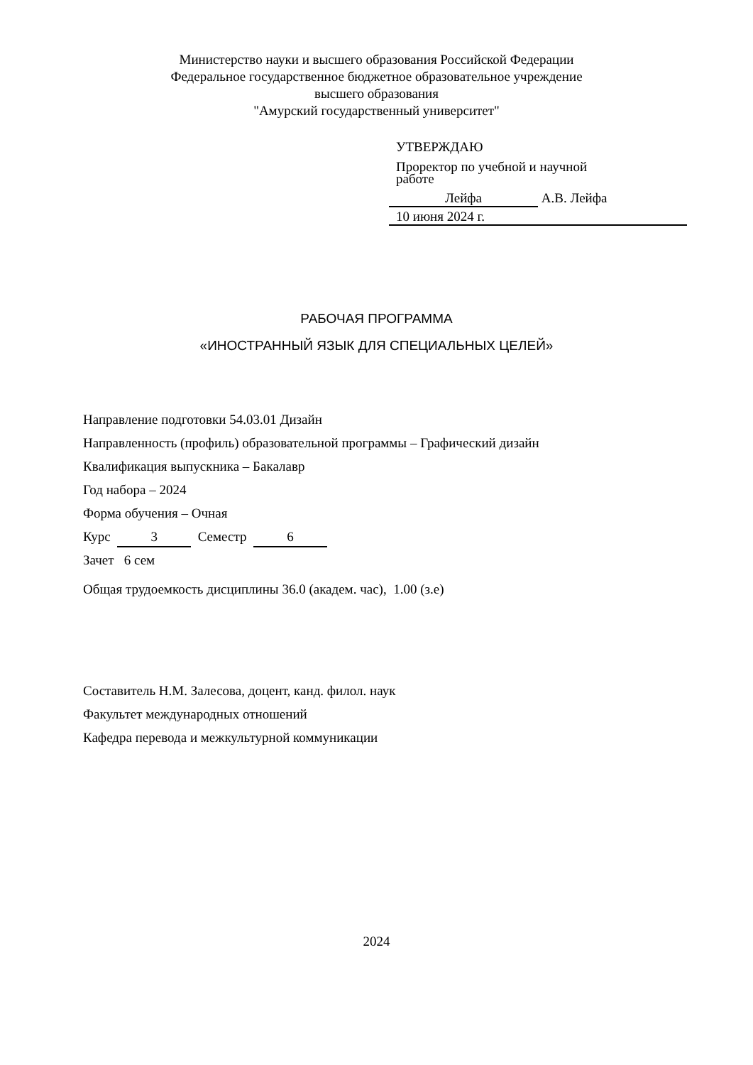Министерство науки и высшего образования Российской Федерации
Федеральное государственное бюджетное образовательное учреждение
высшего образования
"Амурский государственный университет"
УТВЕРЖДАЮ
Проректор по учебной и научной
работе
Лейфа А.В. Лейфа
10 июня 2024 г.
РАБОЧАЯ ПРОГРАММА
«ИНОСТРАННЫЙ ЯЗЫК ДЛЯ СПЕЦИАЛЬНЫХ ЦЕЛЕЙ»
Направление подготовки 54.03.01 Дизайн
Направленность (профиль) образовательной программы – Графический дизайн
Квалификация выпускника – Бакалавр
Год набора – 2024
Форма обучения – Очная
Курс 3 Семестр 6
Зачет 6 сем
Общая трудоемкость дисциплины 36.0 (академ. час), 1.00 (з.е)
Составитель Н.М. Залесова, доцент, канд. филол. наук
Факультет международных отношений
Кафедра перевода и межкультурной коммуникации
2024